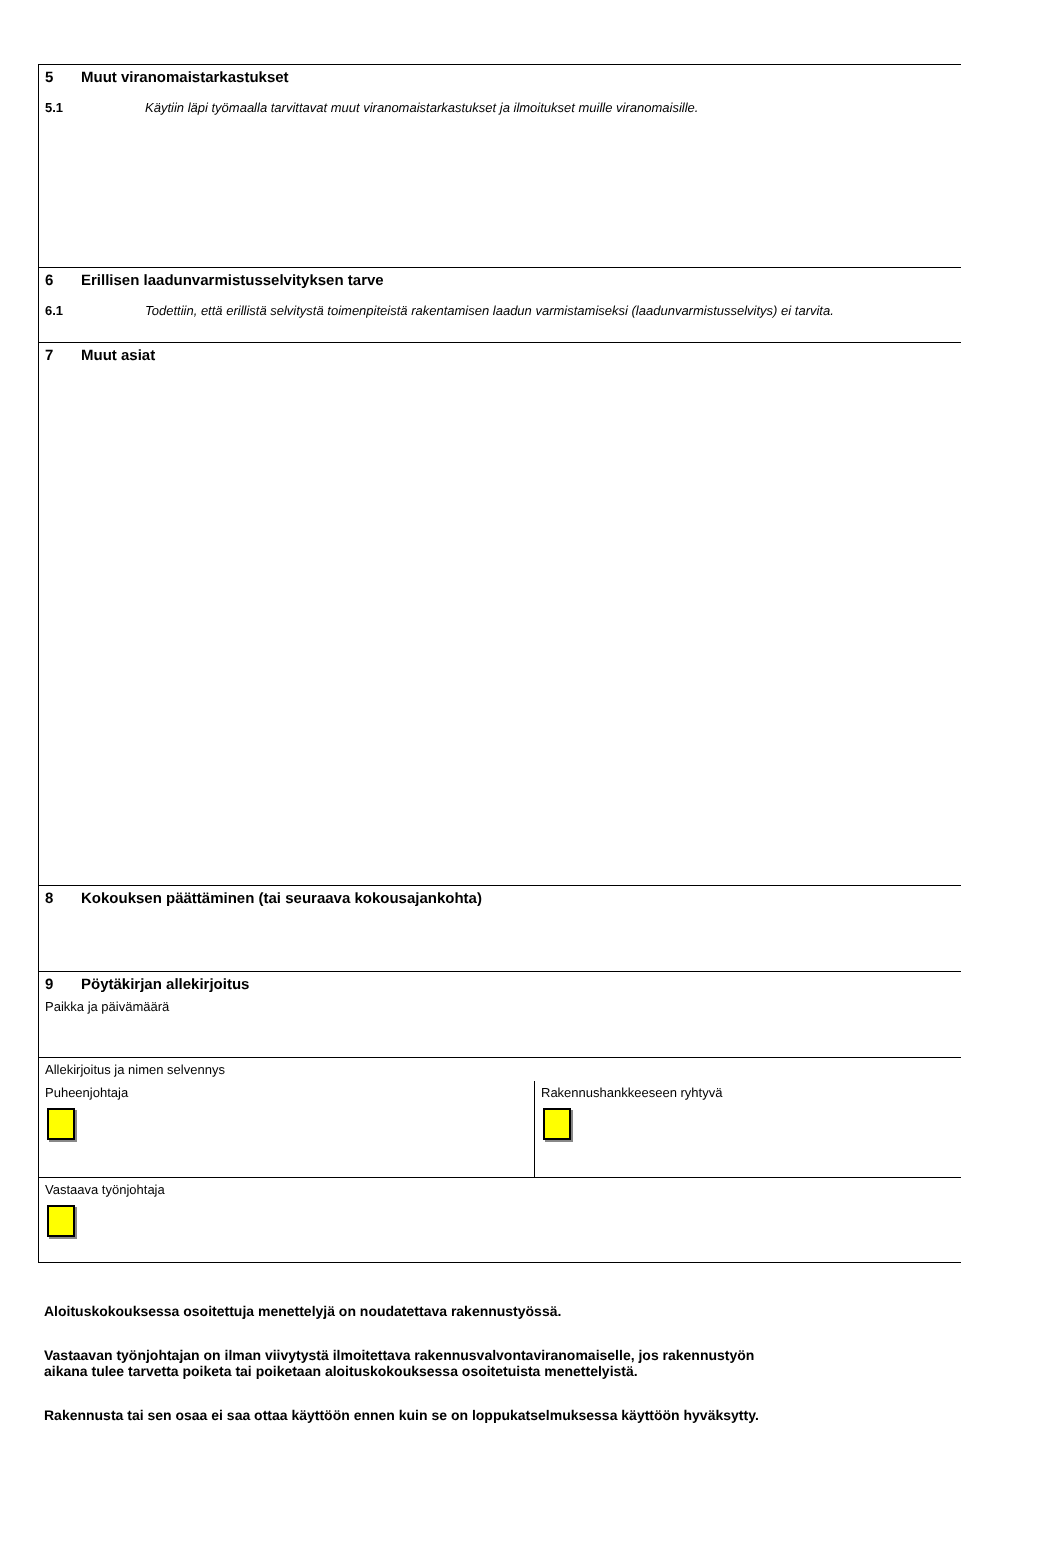5 Muut viranomaistarkastukset
5.1 Käytiin läpi työmaalla tarvittavat muut viranomaistarkastukset ja ilmoitukset muille viranomaisille.
6 Erillisen laadunvarmistusselvityksen tarve
6.1 Todettiin, että erillistä selvitystä toimenpiteistä rakentamisen laadun varmistamiseksi (laadunvarmistusselvitys) ei tarvita.
7 Muut asiat
8 Kokouksen päättäminen (tai seuraava kokousajankohta)
9 Pöytäkirjan allekirjoitus
Paikka ja päivämäärä
Allekirjoitus ja nimen selvennys
Puheenjohtaja Rakennushankkeeseen ryhtyvä
Vastaava työnjohtaja
Aloituskokouksessa osoitettuja menettelyjä on noudatettava rakennustyössä.
Vastaavan työnjohtajan on ilman viivytystä ilmoitettava rakennusvalvontaviranomaiselle, jos rakennustyön
aikana tulee tarvetta poiketa tai poiketaan aloituskokouksessa osoitetuista menettelyistä.
Rakennusta tai sen osaa ei saa ottaa käyttöön ennen kuin se on loppukatselmuksessa käyttöön hyväksytty.